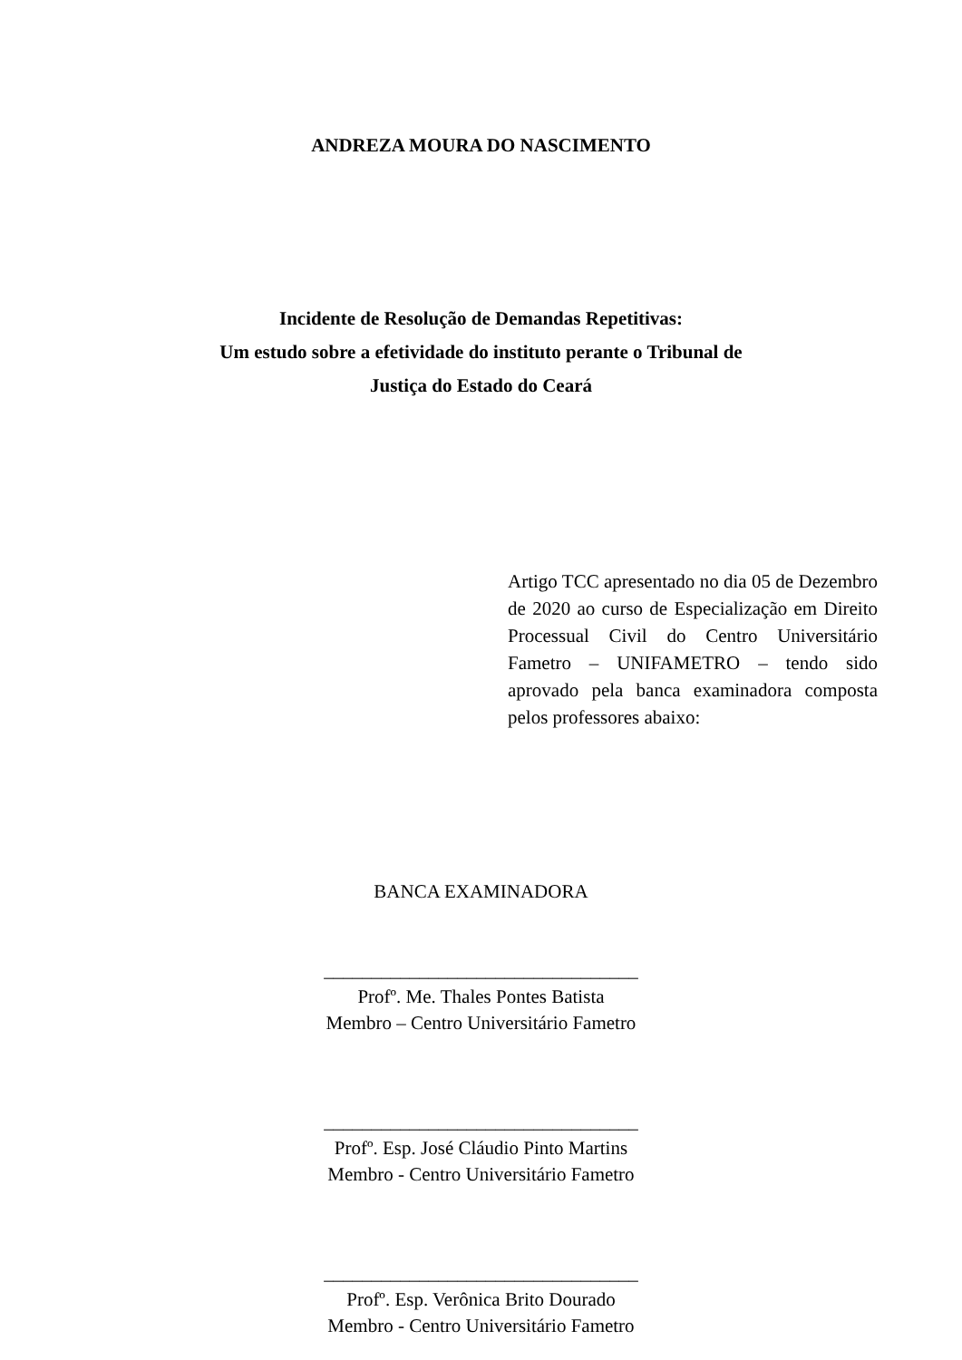ANDREZA MOURA DO NASCIMENTO
Incidente de Resolução de Demandas Repetitivas:
Um estudo sobre a efetividade do instituto perante o Tribunal de
Justiça do Estado do Ceará
Artigo TCC apresentado no dia 05 de Dezembro de 2020 ao curso de Especialização em Direito Processual Civil do Centro Universitário Fametro – UNIFAMETRO – tendo sido aprovado pela banca examinadora composta pelos professores abaixo:
BANCA EXAMINADORA
_________________________________
Profº. Me. Thales Pontes Batista
Membro – Centro Universitário Fametro
_________________________________
Profº. Esp. José Cláudio Pinto Martins
Membro - Centro Universitário Fametro
_________________________________
Profº. Esp. Verônica Brito Dourado
Membro - Centro Universitário Fametro